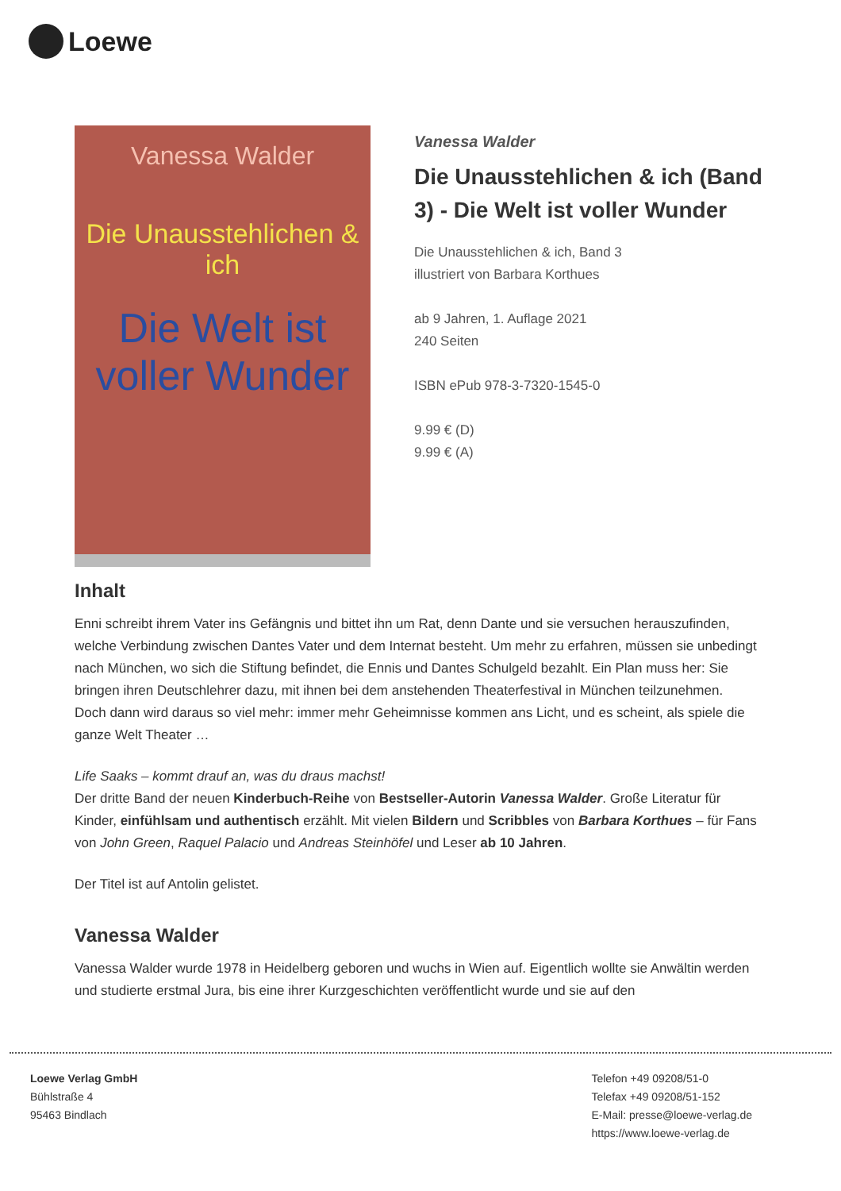Loewe
Vanessa Walder
Die Unausstehlichen & ich
Die Welt ist voller Wunder
Vanessa Walder
Die Unausstehlichen & ich (Band 3) - Die Welt ist voller Wunder
Die Unausstehlichen & ich, Band 3
illustriert von Barbara Korthues
ab 9 Jahren, 1. Auflage 2021
240 Seiten
ISBN ePub 978-3-7320-1545-0
9.99 € (D)
9.99 € (A)
Inhalt
Enni schreibt ihrem Vater ins Gefängnis und bittet ihn um Rat, denn Dante und sie versuchen herauszufinden, welche Verbindung zwischen Dantes Vater und dem Internat besteht. Um mehr zu erfahren, müssen sie unbedingt nach München, wo sich die Stiftung befindet, die Ennis und Dantes Schulgeld bezahlt. Ein Plan muss her: Sie bringen ihren Deutschlehrer dazu, mit ihnen bei dem anstehenden Theaterfestival in München teilzunehmen. Doch dann wird daraus so viel mehr: immer mehr Geheimnisse kommen ans Licht, und es scheint, als spiele die ganze Welt Theater …
Life Saaks – kommt drauf an, was du draus machst!
Der dritte Band der neuen Kinderbuch-Reihe von Bestseller-Autorin Vanessa Walder. Große Literatur für Kinder, einfühlsam und authentisch erzählt. Mit vielen Bildern und Scribbles von Barbara Korthues – für Fans von John Green, Raquel Palacio und Andreas Steinhöfel und Leser ab 10 Jahren.
Der Titel ist auf Antolin gelistet.
Vanessa Walder
Vanessa Walder wurde 1978 in Heidelberg geboren und wuchs in Wien auf. Eigentlich wollte sie Anwältin werden und studierte erstmal Jura, bis eine ihrer Kurzgeschichten veröffentlicht wurde und sie auf den
Loewe Verlag GmbH
Bühlstraße 4
95463 Bindlach
Telefon +49 09208/51-0
Telefax +49 09208/51-152
E-Mail: presse@loewe-verlag.de
https://www.loewe-verlag.de